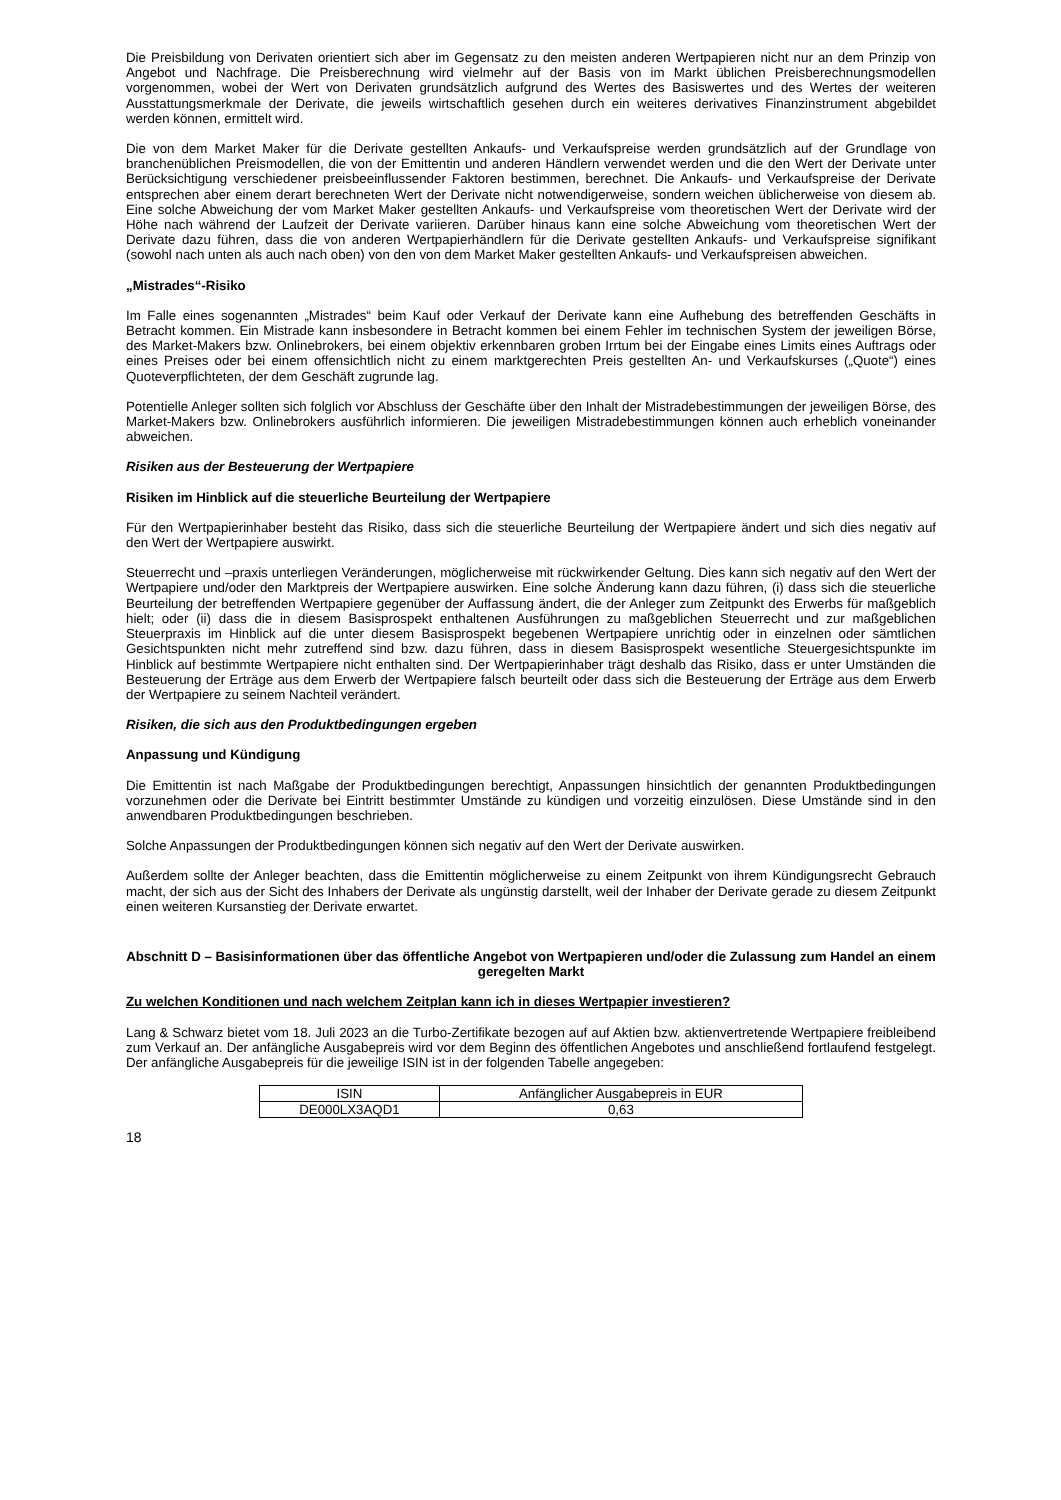Die Preisbildung von Derivaten orientiert sich aber im Gegensatz zu den meisten anderen Wertpapieren nicht nur an dem Prinzip von Angebot und Nachfrage. Die Preisberechnung wird vielmehr auf der Basis von im Markt üblichen Preisberechnungsmodellen vorgenommen, wobei der Wert von Derivaten grundsätzlich aufgrund des Wertes des Basiswertes und des Wertes der weiteren Ausstattungsmerkmale der Derivate, die jeweils wirtschaftlich gesehen durch ein weiteres derivatives Finanzinstrument abgebildet werden können, ermittelt wird.
Die von dem Market Maker für die Derivate gestellten Ankaufs- und Verkaufspreise werden grundsätzlich auf der Grundlage von branchenüblichen Preismodellen, die von der Emittentin und anderen Händlern verwendet werden und die den Wert der Derivate unter Berücksichtigung verschiedener preisbeeinflussender Faktoren bestimmen, berechnet. Die Ankaufs- und Verkaufspreise der Derivate entsprechen aber einem derart berechneten Wert der Derivate nicht notwendigerweise, sondern weichen üblicherweise von diesem ab. Eine solche Abweichung der vom Market Maker gestellten Ankaufs- und Verkaufspreise vom theoretischen Wert der Derivate wird der Höhe nach während der Laufzeit der Derivate variieren. Darüber hinaus kann eine solche Abweichung vom theoretischen Wert der Derivate dazu führen, dass die von anderen Wertpapierhändlern für die Derivate gestellten Ankaufs- und Verkaufspreise signifikant (sowohl nach unten als auch nach oben) von den von dem Market Maker gestellten Ankaufs- und Verkaufspreisen abweichen.
„Mistrades“-Risiko
Im Falle eines sogenannten „Mistrades“ beim Kauf oder Verkauf der Derivate kann eine Aufhebung des betreffenden Geschäfts in Betracht kommen. Ein Mistrade kann insbesondere in Betracht kommen bei einem Fehler im technischen System der jeweiligen Börse, des Market-Makers bzw. Onlinebrokers, bei einem objektiv erkennbaren groben Irrtum bei der Eingabe eines Limits eines Auftrags oder eines Preises oder bei einem offensichtlich nicht zu einem marktgerechten Preis gestellten An- und Verkaufskurses („Quote“) eines Quoteverpflichteten, der dem Geschäft zugrunde lag.
Potentielle Anleger sollten sich folglich vor Abschluss der Geschäfte über den Inhalt der Mistradebestimmungen der jeweiligen Börse, des Market-Makers bzw. Onlinebrokers ausführlich informieren. Die jeweiligen Mistradebestimmungen können auch erheblich voneinander abweichen.
Risiken aus der Besteuerung der Wertpapiere
Risiken im Hinblick auf die steuerliche Beurteilung der Wertpapiere
Für den Wertpapierinhaber besteht das Risiko, dass sich die steuerliche Beurteilung der Wertpapiere ändert und sich dies negativ auf den Wert der Wertpapiere auswirkt.
Steuerrecht und –praxis unterliegen Veränderungen, möglicherweise mit rückwirkender Geltung. Dies kann sich negativ auf den Wert der Wertpapiere und/oder den Marktpreis der Wertpapiere auswirken. Eine solche Änderung kann dazu führen, (i) dass sich die steuerliche Beurteilung der betreffenden Wertpapiere gegenüber der Auffassung ändert, die der Anleger zum Zeitpunkt des Erwerbs für maßgeblich hielt; oder (ii) dass die in diesem Basisprospekt enthaltenen Ausführungen zu maßgeblichen Steuerrecht und zur maßgeblichen Steuerpraxis im Hinblick auf die unter diesem Basisprospekt begebenen Wertpapiere unrichtig oder in einzelnen oder sämtlichen Gesichtspunkten nicht mehr zutreffend sind bzw. dazu führen, dass in diesem Basisprospekt wesentliche Steuergesichtspunkte im Hinblick auf bestimmte Wertpapiere nicht enthalten sind. Der Wertpapierinhaber trägt deshalb das Risiko, dass er unter Umständen die Besteuerung der Erträge aus dem Erwerb der Wertpapiere falsch beurteilt oder dass sich die Besteuerung der Erträge aus dem Erwerb der Wertpapiere zu seinem Nachteil verändert.
Risiken, die sich aus den Produktbedingungen ergeben
Anpassung und Kündigung
Die Emittentin ist nach Maßgabe der Produktbedingungen berechtigt, Anpassungen hinsichtlich der genannten Produktbedingungen vorzunehmen oder die Derivate bei Eintritt bestimmter Umstände zu kündigen und vorzeitig einzulösen. Diese Umstände sind in den anwendbaren Produktbedingungen beschrieben.
Solche Anpassungen der Produktbedingungen können sich negativ auf den Wert der Derivate auswirken.
Außerdem sollte der Anleger beachten, dass die Emittentin möglicherweise zu einem Zeitpunkt von ihrem Kündigungsrecht Gebrauch macht, der sich aus der Sicht des Inhabers der Derivate als ungünstig darstellt, weil der Inhaber der Derivate gerade zu diesem Zeitpunkt einen weiteren Kursanstieg der Derivate erwartet.
Abschnitt D – Basisinformationen über das öffentliche Angebot von Wertpapieren und/oder die Zulassung zum Handel an einem geregelten Markt
Zu welchen Konditionen und nach welchem Zeitplan kann ich in dieses Wertpapier investieren?
Lang & Schwarz bietet vom 18. Juli 2023 an die Turbo-Zertifikate bezogen auf auf Aktien bzw. aktienvertretende Wertpapiere freibleibend zum Verkauf an. Der anfängliche Ausgabepreis wird vor dem Beginn des öffentlichen Angebotes und anschließend fortlaufend festgelegt. Der anfängliche Ausgabepreis für die jeweilige ISIN ist in der folgenden Tabelle angegeben:
| ISIN | Anfänglicher Ausgabepreis in EUR |
| DE000LX3AQD1 | 0,63 |
18